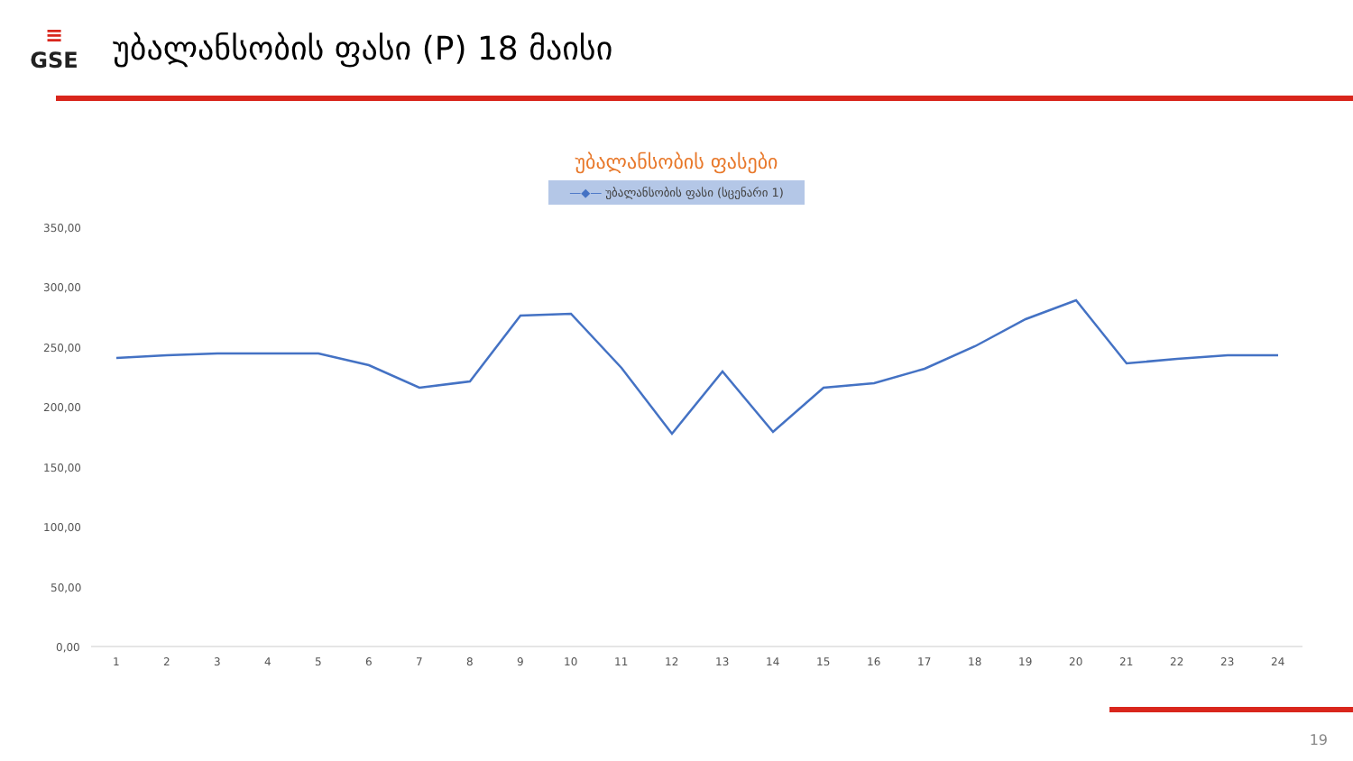≡
GSE
უბალანსობის ფასი (P) 18 მაისი
უბალანსობის ფასები
—◆— უბალანსობის ფასი (სცენარი 1)
350,00
300,00
250,00
200,00
150,00
100,00
50,00
0,00
1
2
3
4
5
6
7
8
9
10
11
12
13
14
15
16
17
18
19
20
21
22
23
24
19